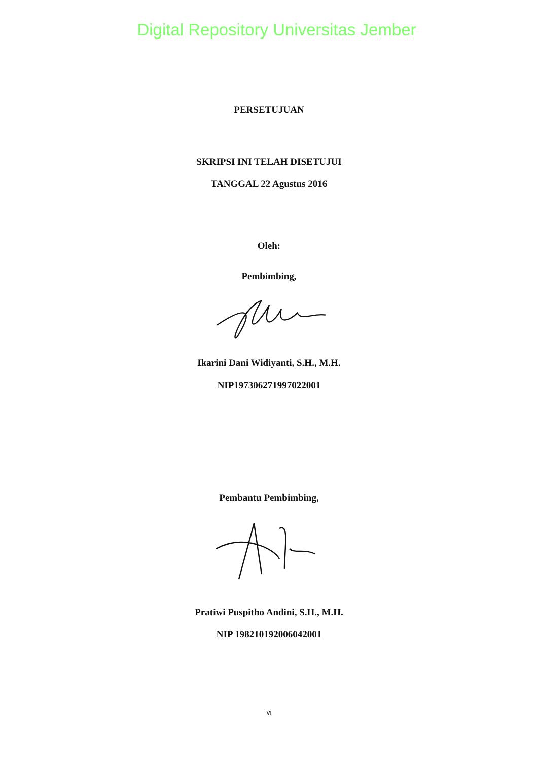Digital Repository Universitas Jember
PERSETUJUAN
SKRIPSI INI TELAH DISETUJUI
TANGGAL 22 Agustus 2016
Oleh:
Pembimbing,
Ikarini Dani Widiyanti, S.H., M.H.
NIP197306271997022001
Pembantu Pembimbing,
Pratiwi Puspitho Andini, S.H., M.H.
NIP 198210192006042001
vi